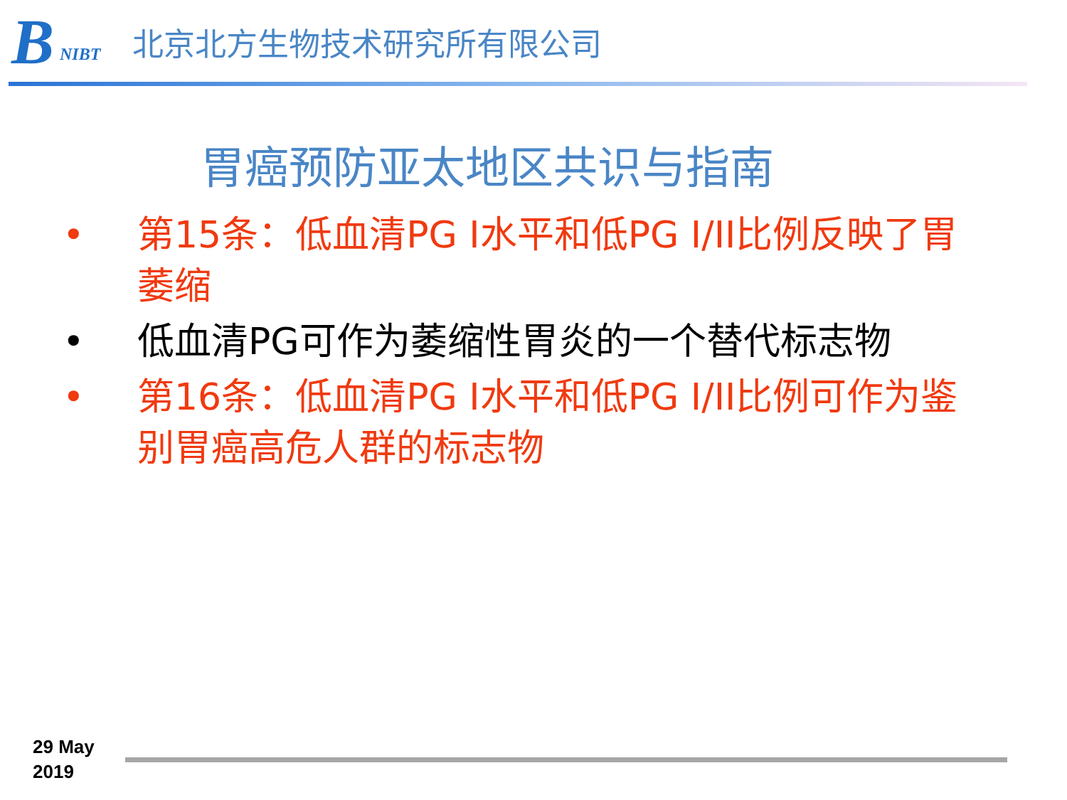B NIBT
北京北方生物技术研究所有限公司
胃癌预防亚太地区共识与指南
• 第15条：低血清PG Ⅰ水平和低PG Ⅰ/ⅠⅠ比例反映了胃萎缩
• 低血清PG可作为萎缩性胃炎的一个替代标志物
• 第16条：低血清PG Ⅰ水平和低PG Ⅰ/ⅠⅠ比例可作为鉴别胃癌高危人群的标志物
29 May
2019